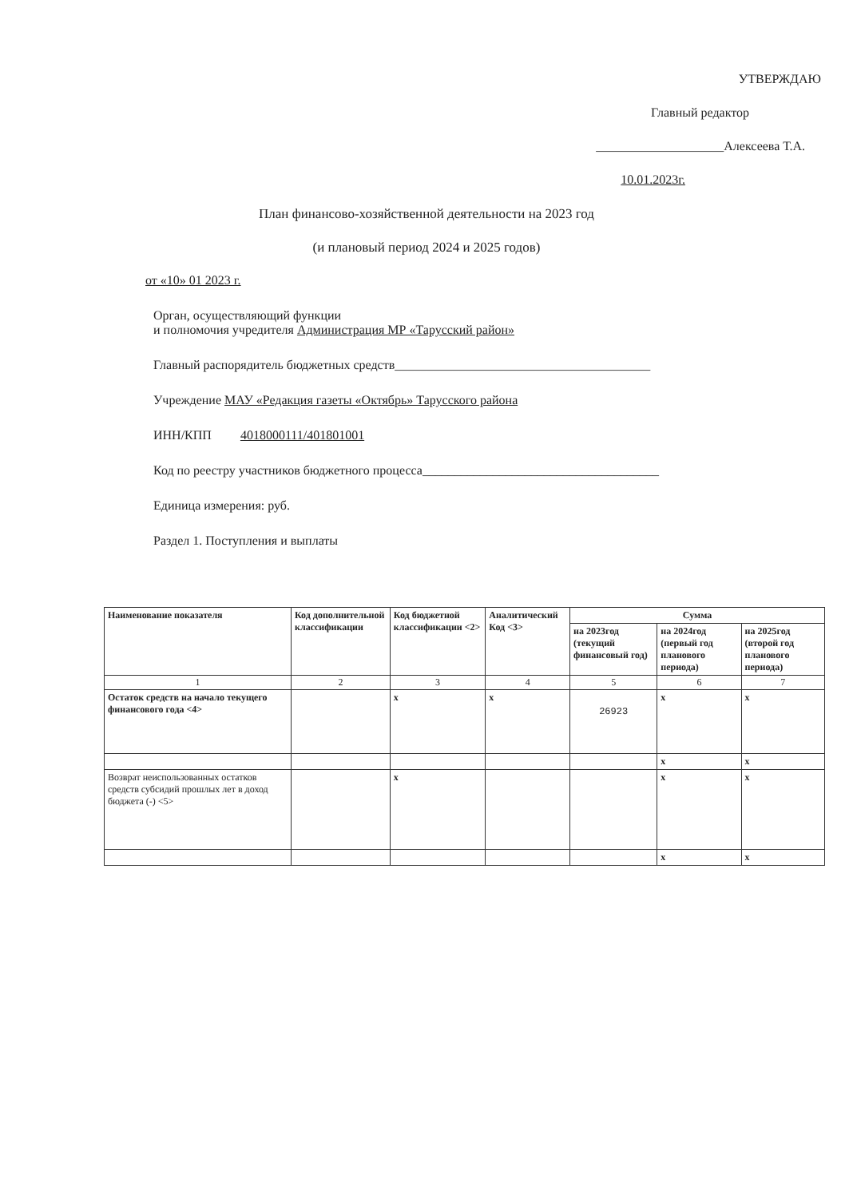УТВЕРЖДАЮ
Главный редактор
____________________Алексеева Т.А.
10.01.2023г.
План финансово-хозяйственной деятельности на 2023 год
(и плановый период 2024 и 2025 годов)
от «10» 01 2023 г.
Орган, осуществляющий функции
и полномочия учредителя Администрация МР «Тарусский район»
Главный распорядитель бюджетных средств________________________________________
Учреждение МАУ «Редакция газеты «Октябрь» Тарусского района
ИНН/КПП 4018000111/401801001
Код по реестру участников бюджетного процесса_____________________________________
Единица измерения: руб.
Раздел 1. Поступления и выплаты
| Наименование показателя | Код дополнительной классификации | Код бюджетной классификации <2> | Аналитический Код <3> | Сумма | | |
| --- | --- | --- | --- | --- | --- | --- |
| | | | | на 2023год (текущий финансовый год) | на 2024год (первый год планового периода) | на 2025год (второй год планового периода) |
| 1 | 2 | 3 | 4 | 5 | 6 | 7 |
| Остаток средств на начало текущего финансового года <4> | | x | x | 26923 | x | x |
| | | | | | x | x |
| Возврат неиспользованных остатков средств субсидий прошлых лет в доход бюджета (-) <5> | | x | | | x | x |
| | | | | | x | x |